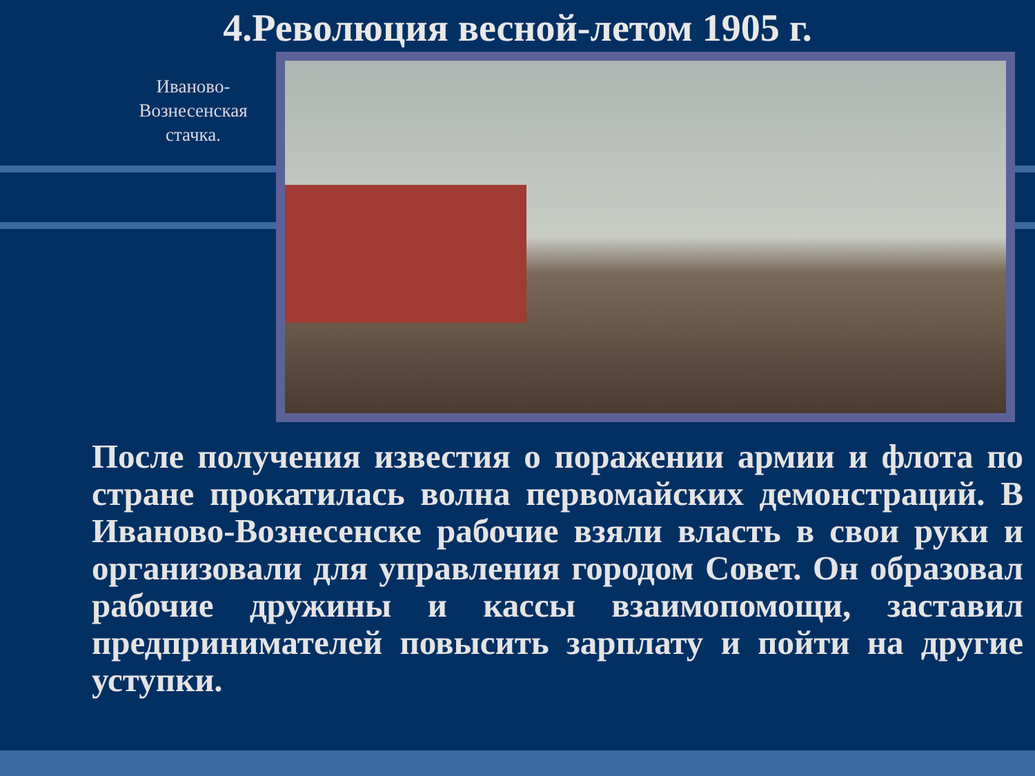4.Революция весной-летом 1905 г.
Иваново-Вознесенская стачка.
После получения известия о поражении армии и флота по стране прокатилась волна первомайских демонстраций. В Иваново-Вознесенске рабочие взяли власть в свои руки и организовали для управления городом Совет. Он образовал рабочие дружины и кассы взаимопомощи, заставил предпринимателей повысить зарплату и пойти на другие уступки.